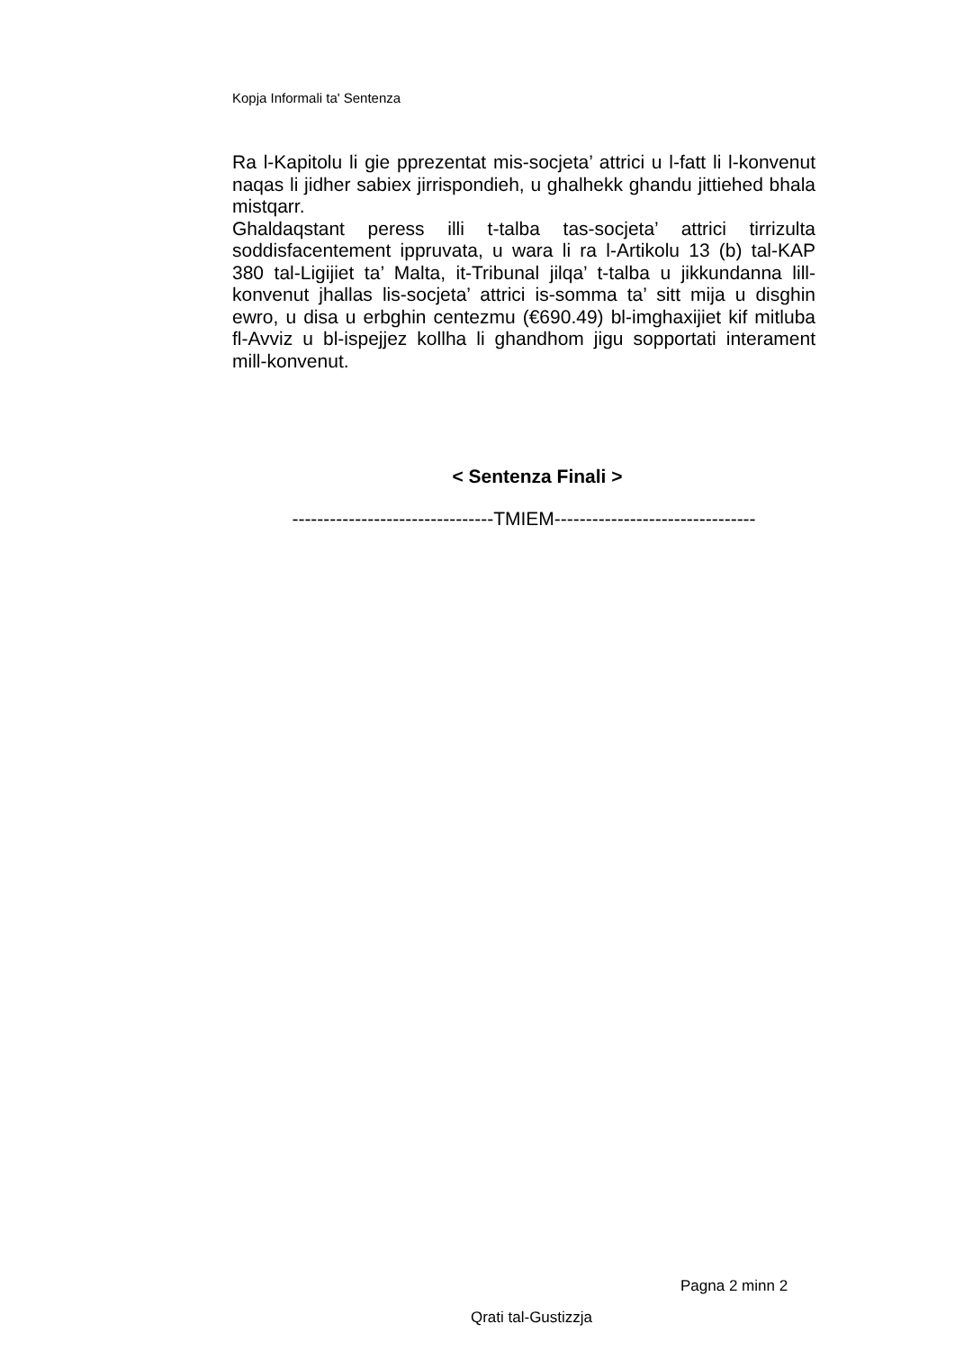Kopja Informali ta' Sentenza
Ra l-Kapitolu li gie pprezentat mis-socjeta’ attrici u l-fatt li l-konvenut naqas li jidher sabiex jirrispondieh, u ghalhekk ghandu jittiehed bhala mistqarr.
Ghaldaqstant peress illi t-talba tas-socjeta’ attrici tirrizulta soddisfacentement ippruvata, u wara li ra l-Artikolu 13 (b) tal-KAP 380 tal-Ligijiet ta’ Malta, it-Tribunal jilqa’ t-talba u jikkundanna lill-konvenut jhallas lis-socjeta’ attrici is-somma ta’ sitt mija u disghin ewro, u disa u erbghin centezmu (€690.49) bl-imghaxijiet kif mitluba fl-Avviz u bl-ispejjez kollha li ghandhom jigu sopportati interament mill-konvenut.
< Sentenza Finali >
--------------------------------TMIEM--------------------------------
Pagna 2 minn 2
Qrati tal-Gustizzja